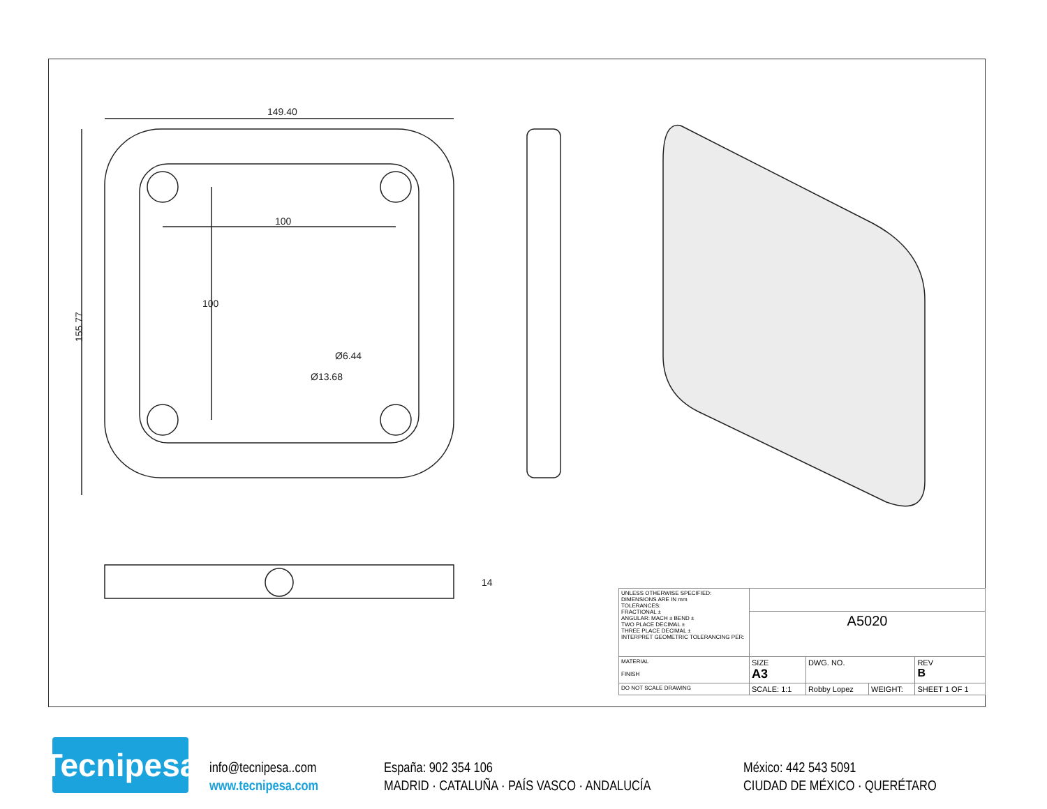149.40
100
155.77
100
Ø6.44
Ø13.68
14
| UNLESS OTHERWISE SPECIFIED: DIMENSIONS ARE IN mm TOLERANCES: FRACTIONAL ± ANGULAR: MACH ± BEND ± TWO PLACE DECIMAL ± THREE PLACE DECIMAL ± INTERPRET GEOMETRIC TOLERANCING PER: | | | | |
| | A5020 | | | |
| MATERIAL FINISH | SIZE A3 | DWG. NO. | | REV B |
| DO NOT SCALE DRAWING | SCALE: 1:1 | Robby Lopez | WEIGHT: | SHEET 1 OF 1 |
Tecnipesa
info@tecnipesa..com
www.tecnipesa.com
España: 902 354 106
MADRID · CATALUÑA · PAÍS VASCO · ANDALUCÍA
México: 442 543 5091
CIUDAD DE MÉXICO · QUERÉTARO